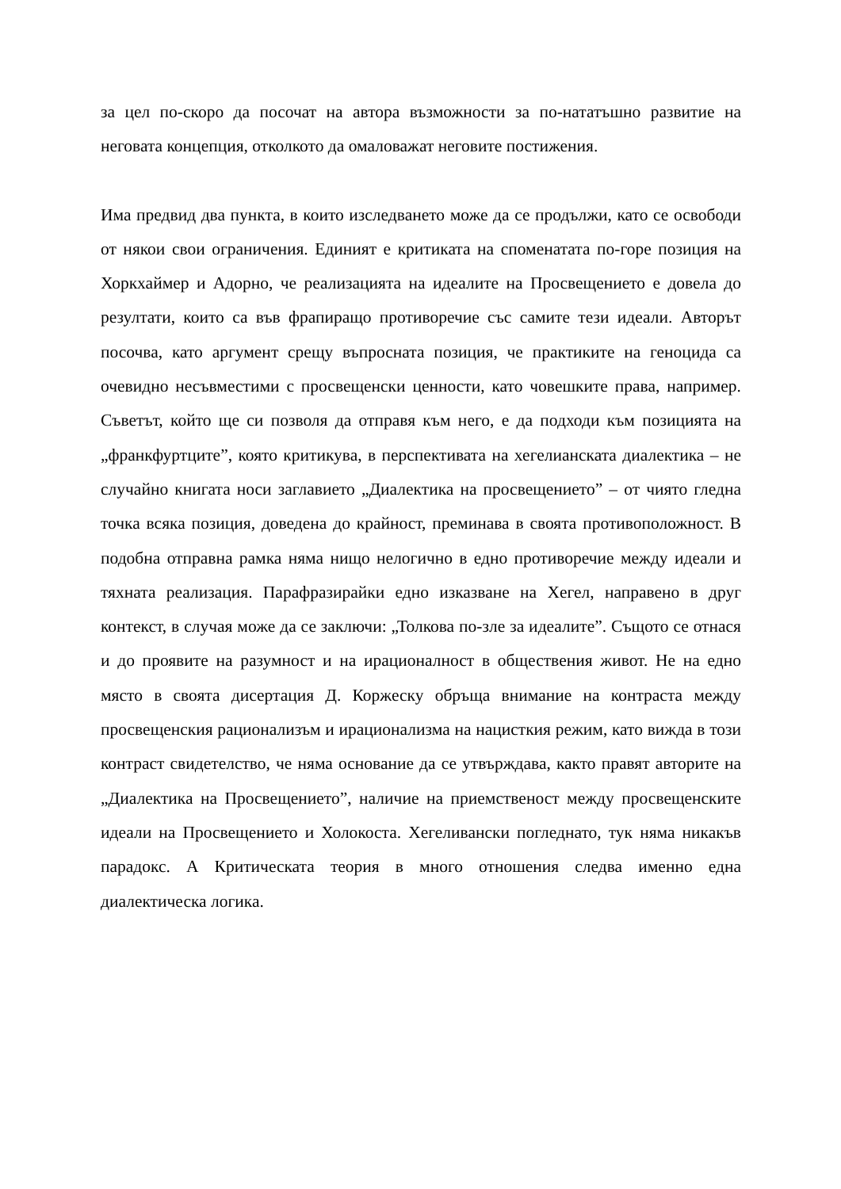за цел по-скоро да посочат на автора възможности за по-нататъшно развитие на неговата концепция, отколкото да омаловажат неговите постижения.
Има предвид два пункта, в които изследването може да се продължи, като се освободи от някои свои ограничения. Единият е критиката на споменатата по-горе позиция на Хоркхаймер и Адорно, че реализацията на идеалите на Просвещението е довела до резултати, които са във фрапиращо противоречие със самите тези идеали. Авторът посочва, като аргумент срещу въпросната позиция, че практиките на геноцида са очевидно несъвместими с просвещенски ценности, като човешките права, например. Съветът, който ще си позволя да отправя към него, е да подходи към позицията на „франкфуртците”, която критикува, в перспективата на хегелианската диалектика – не случайно книгата носи заглавието „Диалектика на просвещението” – от чиято гледна точка всяка позиция, доведена до крайност, преминава в своята противоположност. В подобна отправна рамка няма нищо нелогично в едно противоречие между идеали и тяхната реализация. Парафразирайки едно изказване на Хегел, направено в друг контекст, в случая може да се заключи: „Толкова по-зле за идеалите”. Същото се отнася и до проявите на разумност и на ирационалност в обществения живот. Не на едно място в своята дисертация Д. Коржеску обръща внимание на контраста между просвещенския рационализъм и ирационализма на нацисткия режим, като вижда в този контраст свидетелство, че няма основание да се утвърждава, както правят авторите на „Диалектика на Просвещението”, наличие на приемственост между просвещенските идеали на Просвещението и Холокоста. Хегеливански погледнато, тук няма никакъв парадокс. А Критическата теория в много отношения следва именно една диалектическа логика.